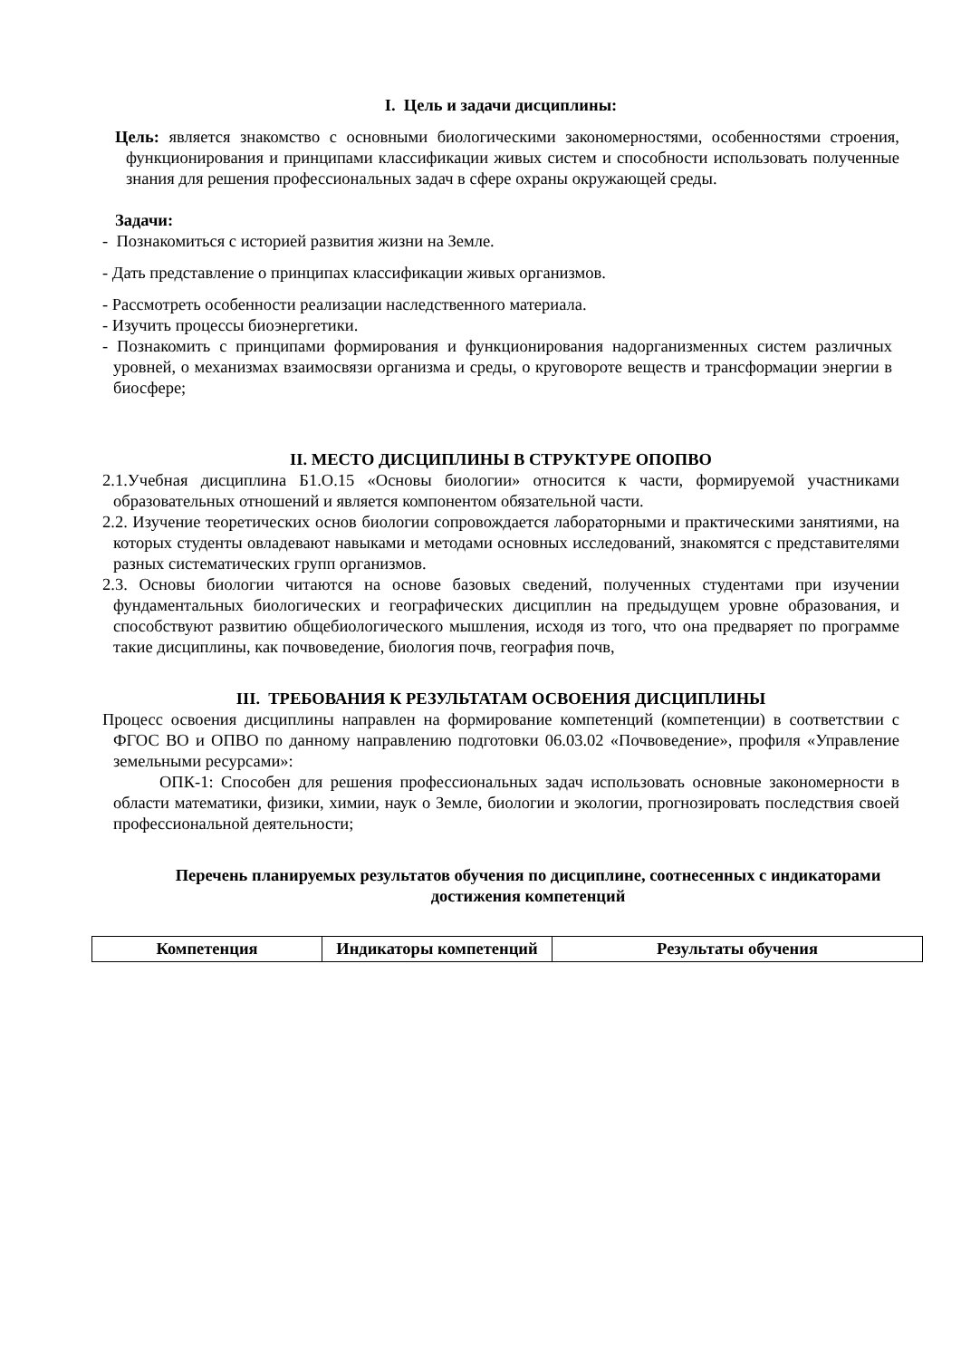I. Цель и задачи дисциплины:
Цель: является знакомство с основными биологическими закономерностями, особенностями строения, функционирования и принципами классификации живых систем и способности использовать полученные знания для решения профессиональных задач в сфере охраны окружающей среды.
Задачи:
- Познакомиться с историей развития жизни на Земле.
- Дать представление о принципах классификации живых организмов.
- Рассмотреть особенности реализации наследственного материала.
- Изучить процессы биоэнергетики.
- Познакомить с принципами формирования и функционирования надорганизменных систем различных уровней, о механизмах взаимосвязи организма и среды, о круговороте веществ и трансформации энергии в биосфере;
II. МЕСТО ДИСЦИПЛИНЫ В СТРУКТУРЕ ОПОПВО
2.1.Учебная дисциплина Б1.О.15 «Основы биологии» относится к части, формируемой участниками образовательных отношений и является компонентом обязательной части.
2.2. Изучение теоретических основ биологии сопровождается лабораторными и практическими занятиями, на которых студенты овладевают навыками и методами основных исследований, знакомятся с представителями разных систематических групп организмов.
2.3. Основы биологии читаются на основе базовых сведений, полученных студентами при изучении фундаментальных биологических и географических дисциплин на предыдущем уровне образования, и способствуют развитию общебиологического мышления, исходя из того, что она предваряет по программе такие дисциплины, как почвоведение, биология почв, география почв,
III. ТРЕБОВАНИЯ К РЕЗУЛЬТАТАМ ОСВОЕНИЯ ДИСЦИПЛИНЫ
Процесс освоения дисциплины направлен на формирование компетенций (компетенции) в соответствии с ФГОС ВО и ОПВО по данному направлению подготовки 06.03.02 «Почвоведение», профиля «Управление земельными ресурсами»:
ОПК-1: Способен для решения профессиональных задач использовать основные закономерности в области математики, физики, химии, наук о Земле, биологии и экологии, прогнозировать последствия своей профессиональной деятельности;
Перечень планируемых результатов обучения по дисциплине, соотнесенных с индикаторами достижения компетенций
| Компетенция | Индикаторы компетенций | Результаты обучения |
| --- | --- | --- |